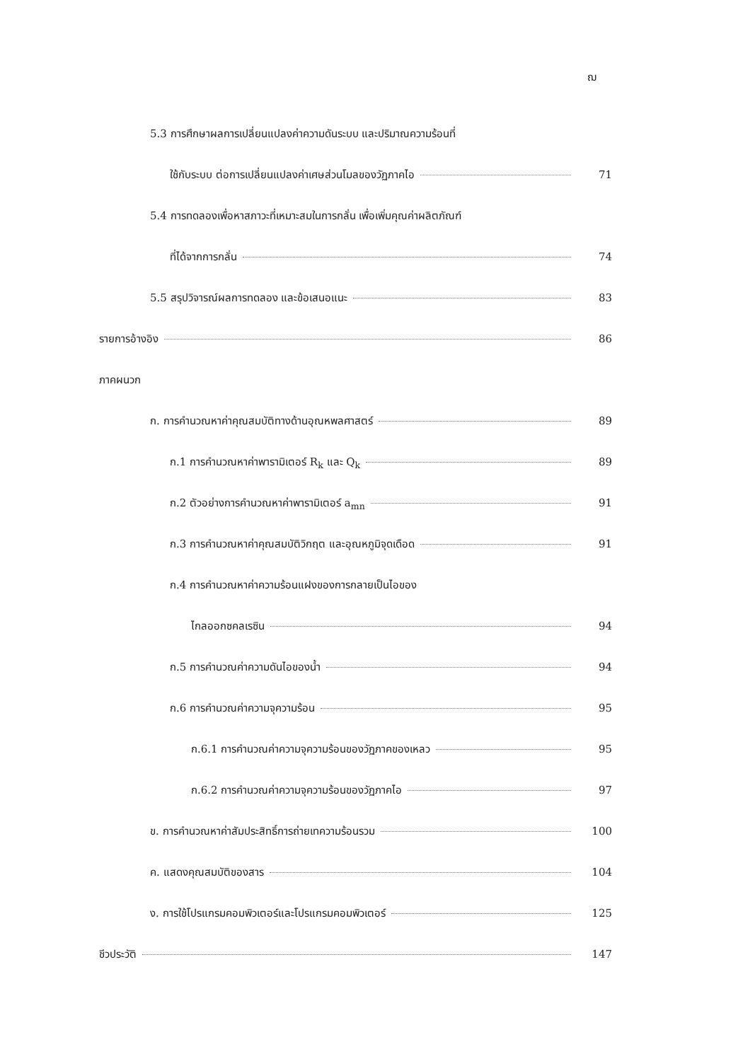ฌ
5.3 การศึกษาผลการเปลี่ยนแปลงค่าความดันระบบ และปริมาณความร้อนที่
ใช้กับระบบ ต่อการเปลี่ยนแปลงค่าเศษส่วนโมลของวัฏภาคไอ 71
5.4 การทดลองเพื่อหาสภาวะที่เหมาะสมในการกลั่น เพื่อเพิ่มคุณค่าผลิตภัณฑ์
ที่ได้จากการกลั่น 74
5.5 สรุปวิจารณ์ผลการทดลอง และข้อเสนอแนะ 83
รายการอ้างอิง 86
ภาคผนวก
ก. การคำนวณหาค่าคุณสมบัติทางด้านอุณหพลศาสตร์ 89
ก.1 การคำนวณหาค่าพารามิเตอร์ R<sub>k</sub> และ Q<sub>k</sub> 89
ก.2 ตัวอย่างการคำนวณหาค่าพารามิเตอร์ a<sub>mn</sub> 91
ก.3 การคำนวณหาค่าคุณสมบัติวิกฤต และอุณหภูมิจุดเดือด 91
ก.4 การคำนวณหาค่าความร้อนแฝงของการกลายเป็นไอของ
ไกลออกซคลเรซิน 94
ก.5 การคำนวณค่าความดันไอของน้ำ 94
ก.6 การคำนวณค่าความจุความร้อน 95
ก.6.1 การคำนวณค่าความจุความร้อนของวัฏภาคของเหลว 95
ก.6.2 การคำนวณค่าความจุความร้อนของวัฏภาคไอ 97
ข. การคำนวณหาค่าสัมประสิทธิ์การถ่ายเทความร้อนรวม 100
ค. แสดงคุณสมบัติของสาร 104
ง. การใช้โปรแกรมคอมพิวเตอร์และโปรแกรมคอมพิวเตอร์ 125
ชีวประวัติ 147